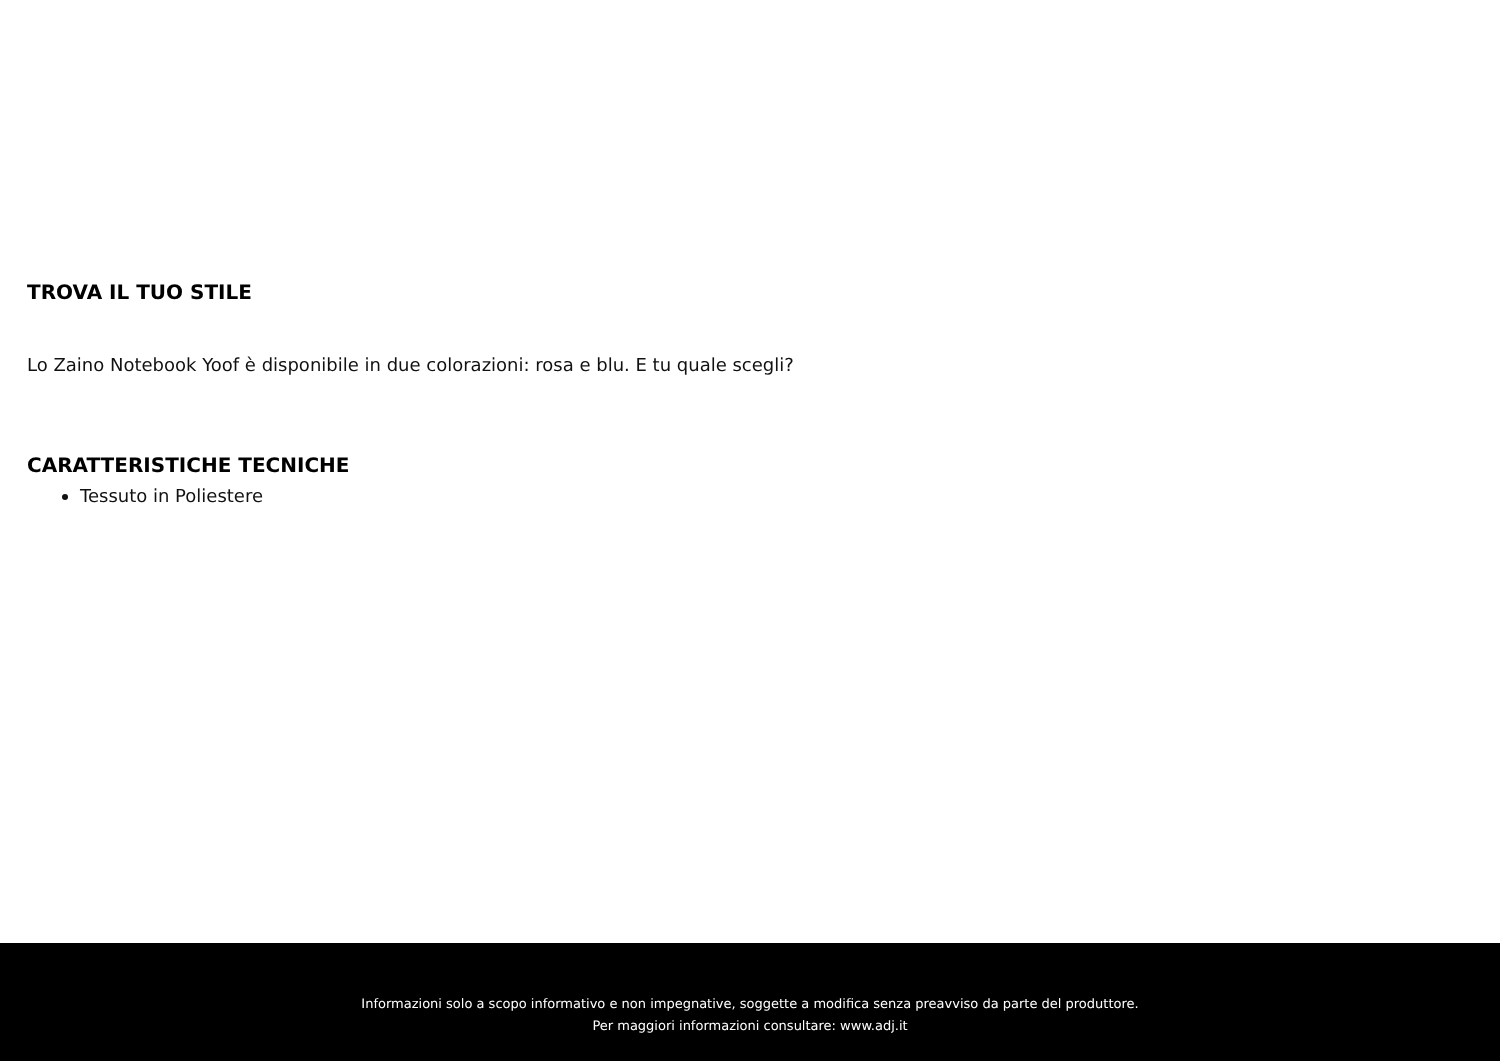TROVA IL TUO STILE
Lo Zaino Notebook Yoof è disponibile in due colorazioni: rosa e blu. E tu quale scegli?
CARATTERISTICHE TECNICHE
Tessuto in Poliestere
Informazioni solo a scopo informativo e non impegnative, soggette a modifica senza preavviso da parte del produttore.
Per maggiori informazioni consultare: www.adj.it